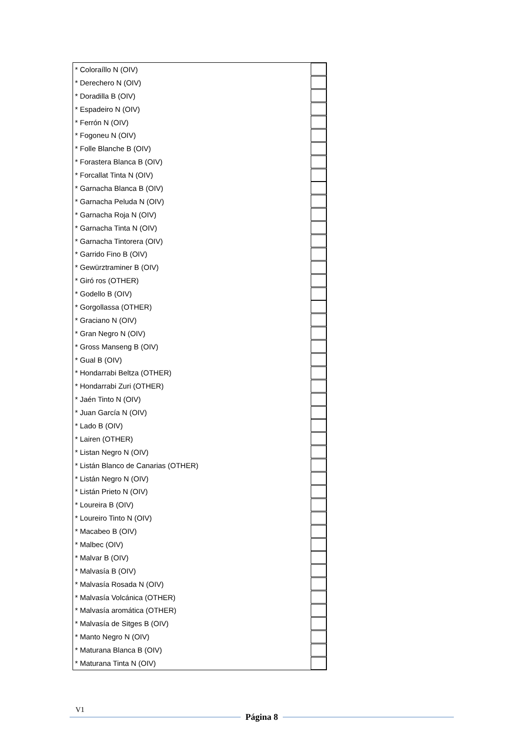| * Coloraíllo N (OIV) | |
| * Derechero N (OIV) | |
| * Doradilla B (OIV) | |
| * Espadeiro N (OIV) | |
| * Ferrón N (OIV) | |
| * Fogoneu N (OIV) | |
| * Folle Blanche B (OIV) | |
| * Forastera Blanca B (OIV) | |
| * Forcallat Tinta N (OIV) | |
| * Garnacha Blanca B (OIV) | |
| * Garnacha Peluda N (OIV) | |
| * Garnacha Roja N (OIV) | |
| * Garnacha Tinta N (OIV) | |
| * Garnacha Tintorera (OIV) | |
| * Garrido Fino B (OIV) | |
| * Gewürztraminer B (OIV) | |
| * Giró ros (OTHER) | |
| * Godello B (OIV) | |
| * Gorgollassa (OTHER) | |
| * Graciano N (OIV) | |
| * Gran Negro N (OIV) | |
| * Gross Manseng B (OIV) | |
| * Gual B (OIV) | |
| * Hondarrabi Beltza (OTHER) | |
| * Hondarrabi Zuri (OTHER) | |
| * Jaén Tinto N (OIV) | |
| * Juan García N (OIV) | |
| * Lado B (OIV) | |
| * Lairen (OTHER) | |
| * Listan Negro N (OIV) | |
| * Listán Blanco de Canarias (OTHER) | |
| * Listán Negro N (OIV) | |
| * Listán Prieto N (OIV) | |
| * Loureira B (OIV) | |
| * Loureiro Tinto N (OIV) | |
| * Macabeo B (OIV) | |
| * Malbec (OIV) | |
| * Malvar B (OIV) | |
| * Malvasía B (OIV) | |
| * Malvasía Rosada N (OIV) | |
| * Malvasía Volcánica (OTHER) | |
| * Malvasía aromática (OTHER) | |
| * Malvasía de Sitges B (OIV) | |
| * Manto Negro N (OIV) | |
| * Maturana Blanca B (OIV) | |
| * Maturana Tinta N (OIV) | |
V1
Página 8